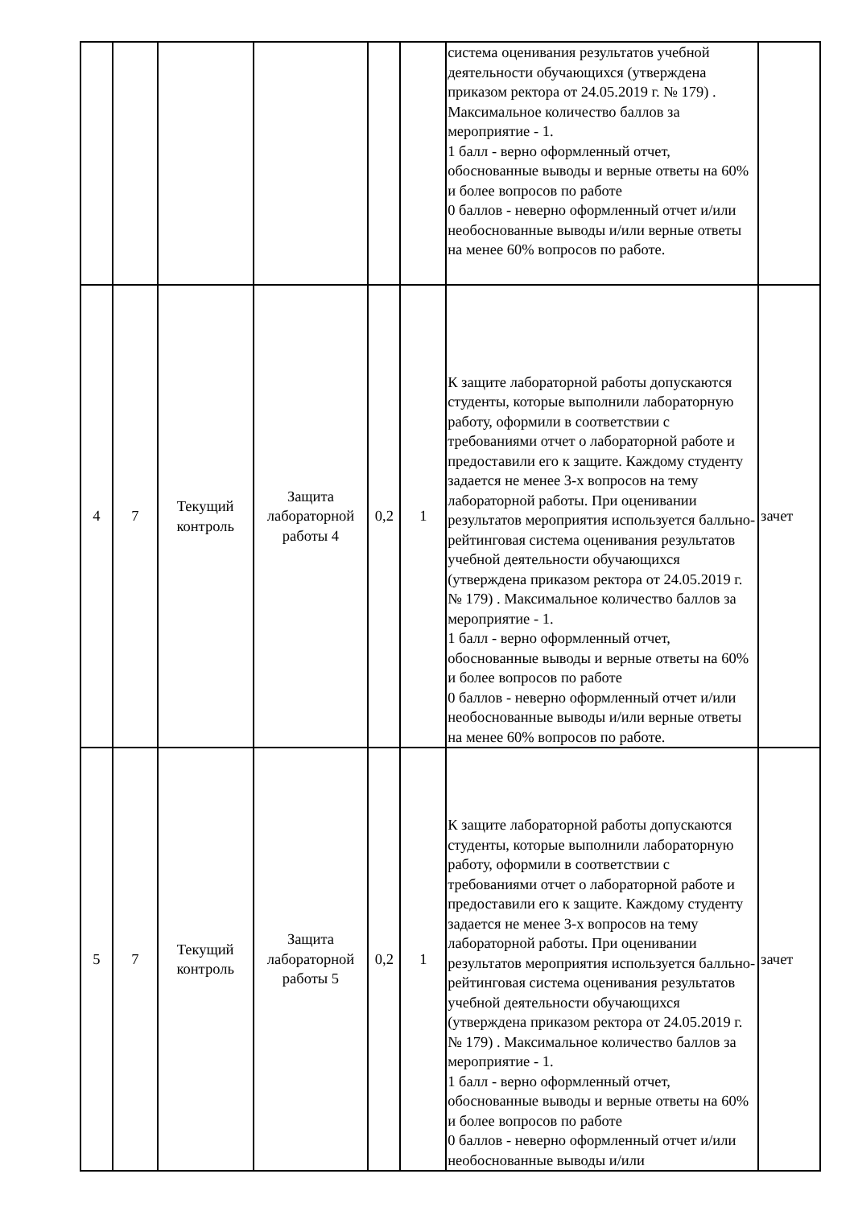| | | | | | | система оценивания результатов учебной деятельности обучающихся (утверждена приказом ректора от 24.05.2019 г. № 179) . Максимальное количество баллов за мероприятие - 1. 1 балл - верно оформленный отчет, обоснованные выводы и верные ответы на 60% и более вопросов по работе 0 баллов - неверно оформленный отчет и/или необоснованные выводы и/или верные ответы на менее 60% вопросов по работе. | |
| 4 | 7 | Текущий контроль | Защита лабораторной работы 4 | 0,2 | 1 | К защите лабораторной работы допускаются студенты, которые выполнили лабораторную работу, оформили в соответствии с требованиями отчет о лабораторной работе и предоставили его к защите. Каждому студенту задается не менее 3-х вопросов на тему лабораторной работы. При оценивании результатов мероприятия используется балльно-рейтинговая система оценивания результатов учебной деятельности обучающихся (утверждена приказом ректора от 24.05.2019 г. № 179) . Максимальное количество баллов за мероприятие - 1. 1 балл - верно оформленный отчет, обоснованные выводы и верные ответы на 60% и более вопросов по работе 0 баллов - неверно оформленный отчет и/или необоснованные выводы и/или верные ответы на менее 60% вопросов по работе. | зачет |
| 5 | 7 | Текущий контроль | Защита лабораторной работы 5 | 0,2 | 1 | К защите лабораторной работы допускаются студенты, которые выполнили лабораторную работу, оформили в соответствии с требованиями отчет о лабораторной работе и предоставили его к защите. Каждому студенту задается не менее 3-х вопросов на тему лабораторной работы. При оценивании результатов мероприятия используется балльно-рейтинговая система оценивания результатов учебной деятельности обучающихся (утверждена приказом ректора от 24.05.2019 г. № 179) . Максимальное количество баллов за мероприятие - 1. 1 балл - верно оформленный отчет, обоснованные выводы и верные ответы на 60% и более вопросов по работе 0 баллов - неверно оформленный отчет и/или необоснованные выводы и/или | зачет |